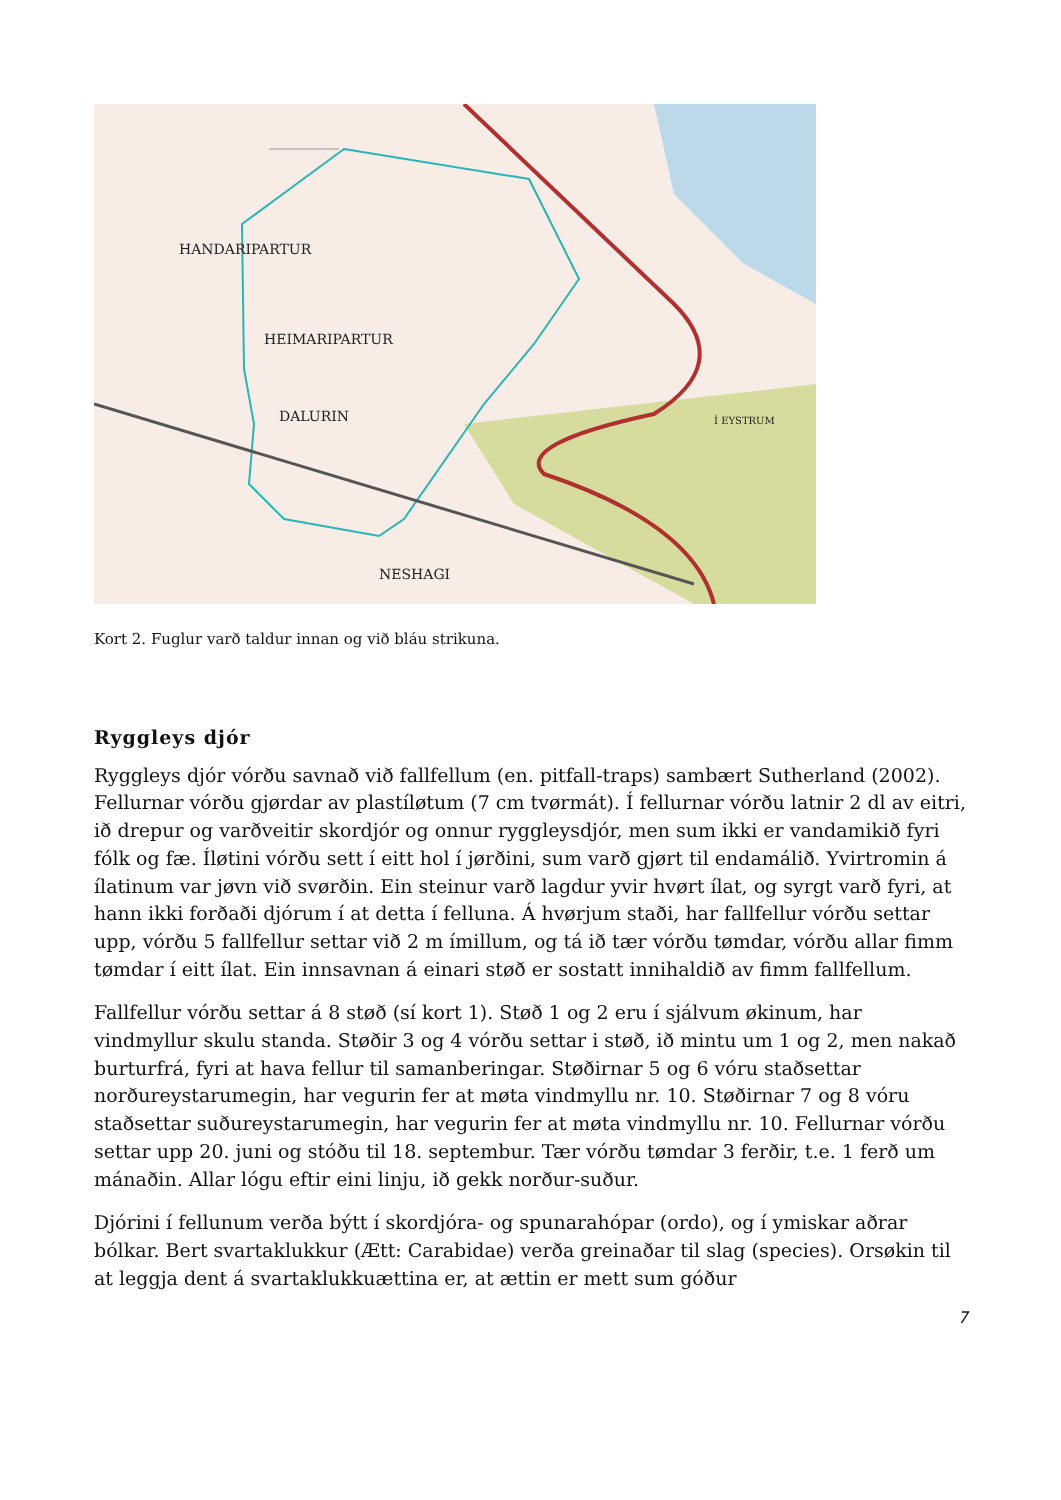HANDARIPARTUR
HEIMARIPARTUR
DALURIN
NESHAGI
Í EYSTRUM
Kort 2. Fuglur varð taldur innan og við bláu strikuna.
Ryggleys djór
Ryggleys djór vórðu savnað við fallfellum (en. pitfall-traps) sambært Sutherland (2002). Fellurnar vórðu gjørdar av plastíløtum (7 cm tvørmát). Í fellurnar vórðu latnir 2 dl av eitri, ið drepur og varðveitir skordjór og onnur ryggleysdjór, men sum ikki er vandamikið fyri fólk og fæ. Íløtini vórðu sett í eitt hol í jørðini, sum varð gjørt til endamálið. Yvirtromin á ílatinum var jøvn við svørðin. Ein steinur varð lagdur yvir hvørt ílat, og syrgt varð fyri, at hann ikki forðaði djórum í at detta í felluna. Á hvørjum staði, har fallfellur vórðu settar upp, vórðu 5 fallfellur settar við 2 m ímillum, og tá ið tær vórðu tømdar, vórðu allar fimm tømdar í eitt ílat. Ein innsavnan á einari støð er sostatt innihaldið av fimm fallfellum.
Fallfellur vórðu settar á 8 støð (sí kort 1). Støð 1 og 2 eru í sjálvum økinum, har vindmyllur skulu standa. Støðir 3 og 4 vórðu settar i støð, ið mintu um 1 og 2, men nakað burturfrá, fyri at hava fellur til samanberingar. Støðirnar 5 og 6 vóru staðsettar norðureystarumegin, har vegurin fer at møta vindmyllu nr. 10. Støðirnar 7 og 8 vóru staðsettar suðureystarumegin, har vegurin fer at møta vindmyllu nr. 10. Fellurnar vórðu settar upp 20. juni og stóðu til 18. septembur. Tær vórðu tømdar 3 ferðir, t.e. 1 ferð um mánaðin. Allar lógu eftir eini linju, ið gekk norður-suður.
Djórini í fellunum verða býtt í skordjóra- og spunarahópar (ordo), og í ymiskar aðrar bólkar. Bert svartaklukkur (Ætt: Carabidae) verða greinaðar til slag (species). Orsøkin til at leggja dent á svartaklukkuættina er, at ættin er mett sum góður
7